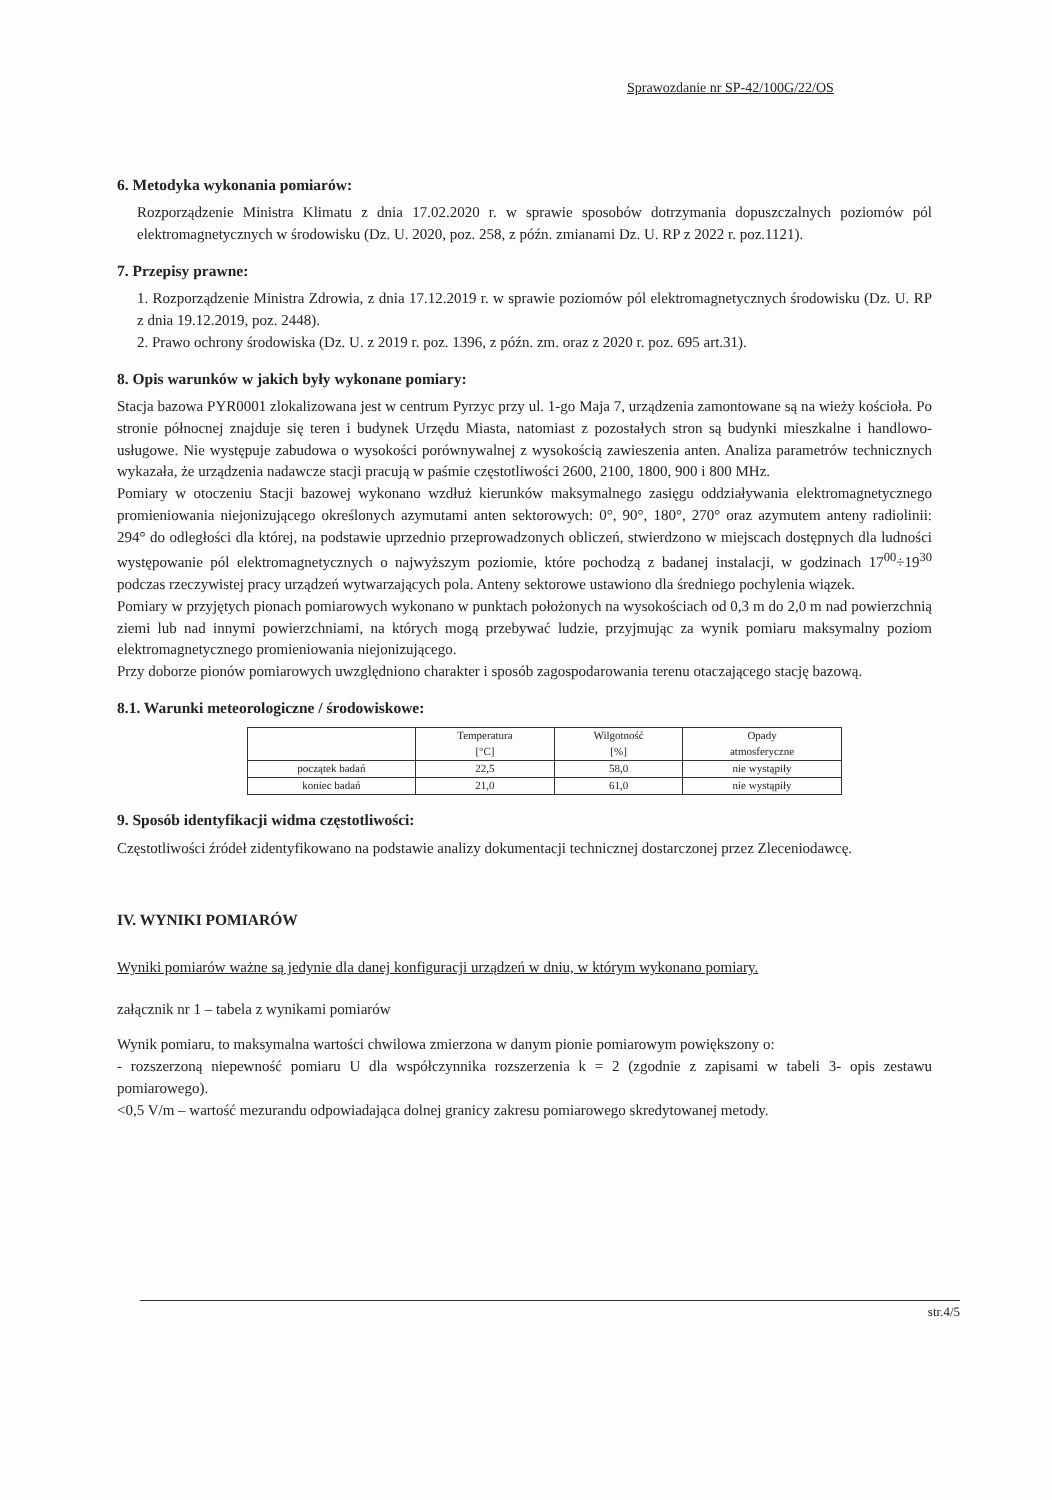Sprawozdanie nr SP-42/100G/22/OS
6. Metodyka wykonania pomiarów:
Rozporządzenie Ministra Klimatu z dnia 17.02.2020 r. w sprawie sposobów dotrzymania dopuszczalnych poziomów pól elektromagnetycznych w środowisku (Dz. U. 2020, poz. 258, z późn. zmianami Dz. U. RP z 2022 r. poz.1121).
7. Przepisy prawne:
1. Rozporządzenie Ministra Zdrowia, z dnia 17.12.2019 r. w sprawie poziomów pól elektromagnetycznych środowisku (Dz. U. RP z dnia 19.12.2019, poz. 2448).
2. Prawo ochrony środowiska (Dz. U. z 2019 r. poz. 1396, z późn. zm. oraz z 2020 r. poz. 695 art.31).
8. Opis warunków w jakich były wykonane pomiary:
Stacja bazowa PYR0001 zlokalizowana jest w centrum Pyrzyc przy ul. 1-go Maja 7, urządzenia zamontowane są na wieży kościoła. Po stronie północnej znajduje się teren i budynek Urzędu Miasta, natomiast z pozostałych stron są budynki mieszkalne i handlowo-usługowe. Nie występuje zabudowa o wysokości porównywalnej z wysokością zawieszenia anten. Analiza parametrów technicznych wykazała, że urządzenia nadawcze stacji pracują w paśmie częstotliwości 2600, 2100, 1800, 900 i 800 MHz.
Pomiary w otoczeniu Stacji bazowej wykonano wzdłuż kierunków maksymalnego zasięgu oddziaływania elektromagnetycznego promieniowania niejonizującego określonych azymutami anten sektorowych: 0°, 90°, 180°, 270° oraz azymutem anteny radiolinii: 294° do odległości dla której, na podstawie uprzednio przeprowadzonych obliczeń, stwierdzono w miejscach dostępnych dla ludności występowanie pól elektromagnetycznych o najwyższym poziomie, które pochodzą z badanej instalacji, w godzinach 17<sup>00</sup>÷19<sup>30</sup> podczas rzeczywistej pracy urządzeń wytwarzających pola. Anteny sektorowe ustawiono dla średniego pochylenia wiązek.
Pomiary w przyjętych pionach pomiarowych wykonano w punktach położonych na wysokościach od 0,3 m do 2,0 m nad powierzchnią ziemi lub nad innymi powierzchniami, na których mogą przebywać ludzie, przyjmując za wynik pomiaru maksymalny poziom elektromagnetycznego promieniowania niejonizującego.
Przy doborze pionów pomiarowych uwzględniono charakter i sposób zagospodarowania terenu otaczającego stację bazową.
8.1. Warunki meteorologiczne / środowiskowe:
| | Temperatura [°C] | Wilgotność [%] | Opady atmosferyczne |
| --- | --- | --- | --- |
| początek badań | 22,5 | 58,0 | nie wystąpiły |
| koniec badań | 21,0 | 61,0 | nie wystąpiły |
9. Sposób identyfikacji widma częstotliwości:
Częstotliwości źródeł zidentyfikowano na podstawie analizy dokumentacji technicznej dostarczonej przez Zleceniodawcę.
IV. WYNIKI POMIARÓW
Wyniki pomiarów ważne są jedynie dla danej konfiguracji urządzeń w dniu, w którym wykonano pomiary.
załącznik nr 1 – tabela z wynikami pomiarów
Wynik pomiaru, to maksymalna wartości chwilowa zmierzona w danym pionie pomiarowym powiększony o:
- rozszerzoną niepewność pomiaru U dla współczynnika rozszerzenia k = 2 (zgodnie z zapisami w tabeli 3- opis zestawu pomiarowego).
<0,5 V/m – wartość mezurandu odpowiadająca dolnej granicy zakresu pomiarowego skredytowanej metody.
str.4/5